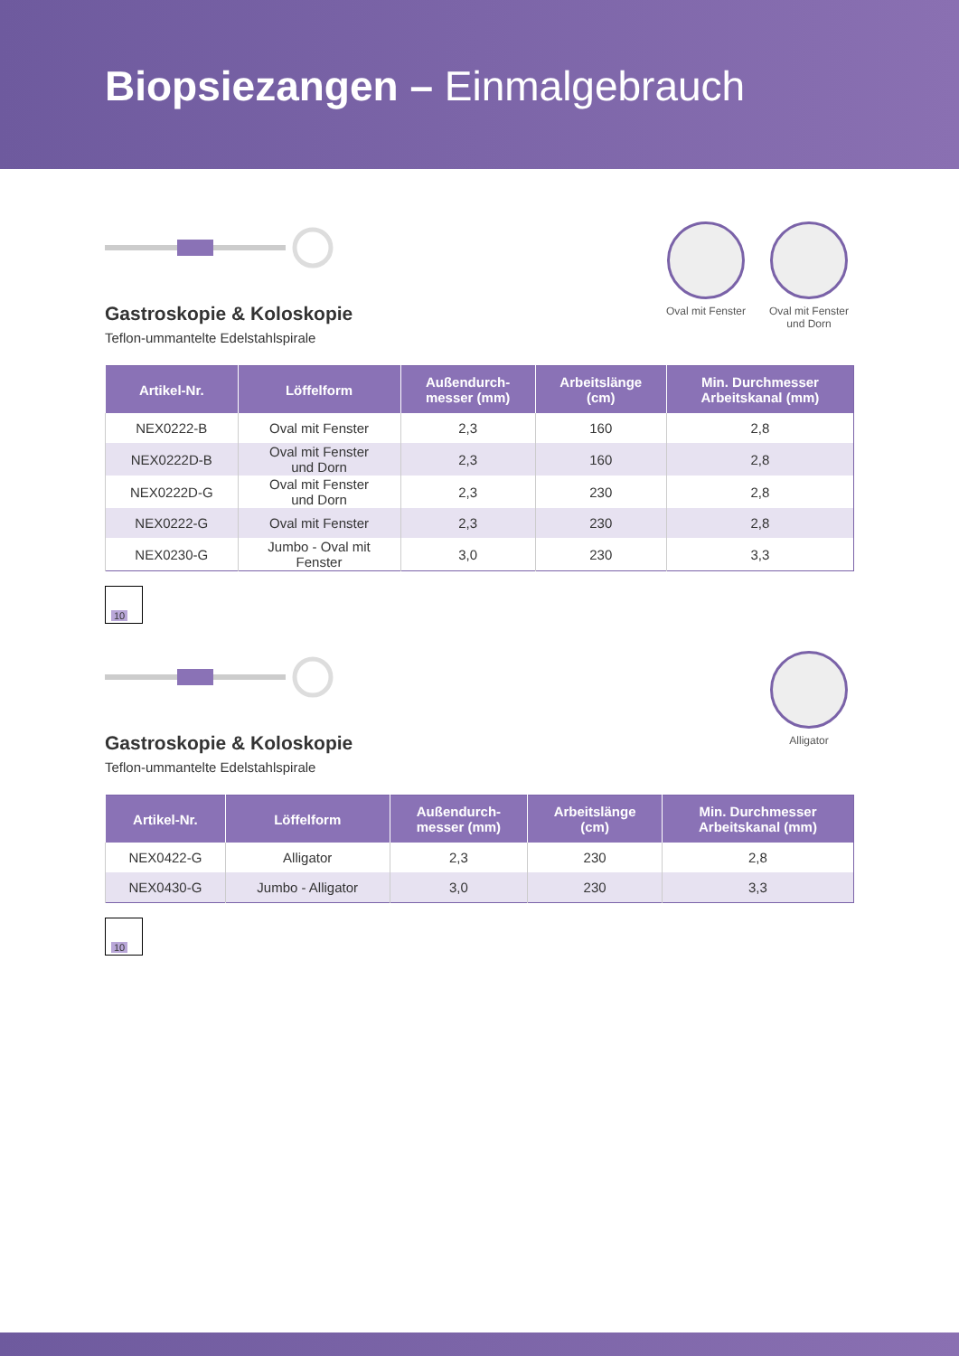Biopsiezangen – Einmalgebrauch
Oval mit Fenster
Oval mit Fenster
und Dorn
Gastroskopie & Koloskopie
Teflon-ummantelte Edelstahlspirale
| Artikel-Nr. | Löffelform | Außendurch- messer (mm) | Arbeitslänge (cm) | Min. Durchmesser Arbeitskanal (mm) |
| --- | --- | --- | --- | --- |
| NEX0222-B | Oval mit Fenster | 2,3 | 160 | 2,8 |
| NEX0222D-B | Oval mit Fenster und Dorn | 2,3 | 160 | 2,8 |
| NEX0222D-G | Oval mit Fenster und Dorn | 2,3 | 230 | 2,8 |
| NEX0222-G | Oval mit Fenster | 2,3 | 230 | 2,8 |
| NEX0230-G | Jumbo - Oval mit Fenster | 3,0 | 230 | 3,3 |
10
Alligator
Gastroskopie & Koloskopie
Teflon-ummantelte Edelstahlspirale
| Artikel-Nr. | Löffelform | Außendurch- messer (mm) | Arbeitslänge (cm) | Min. Durchmesser Arbeitskanal (mm) |
| --- | --- | --- | --- | --- |
| NEX0422-G | Alligator | 2,3 | 230 | 2,8 |
| NEX0430-G | Jumbo - Alligator | 3,0 | 230 | 3,3 |
10